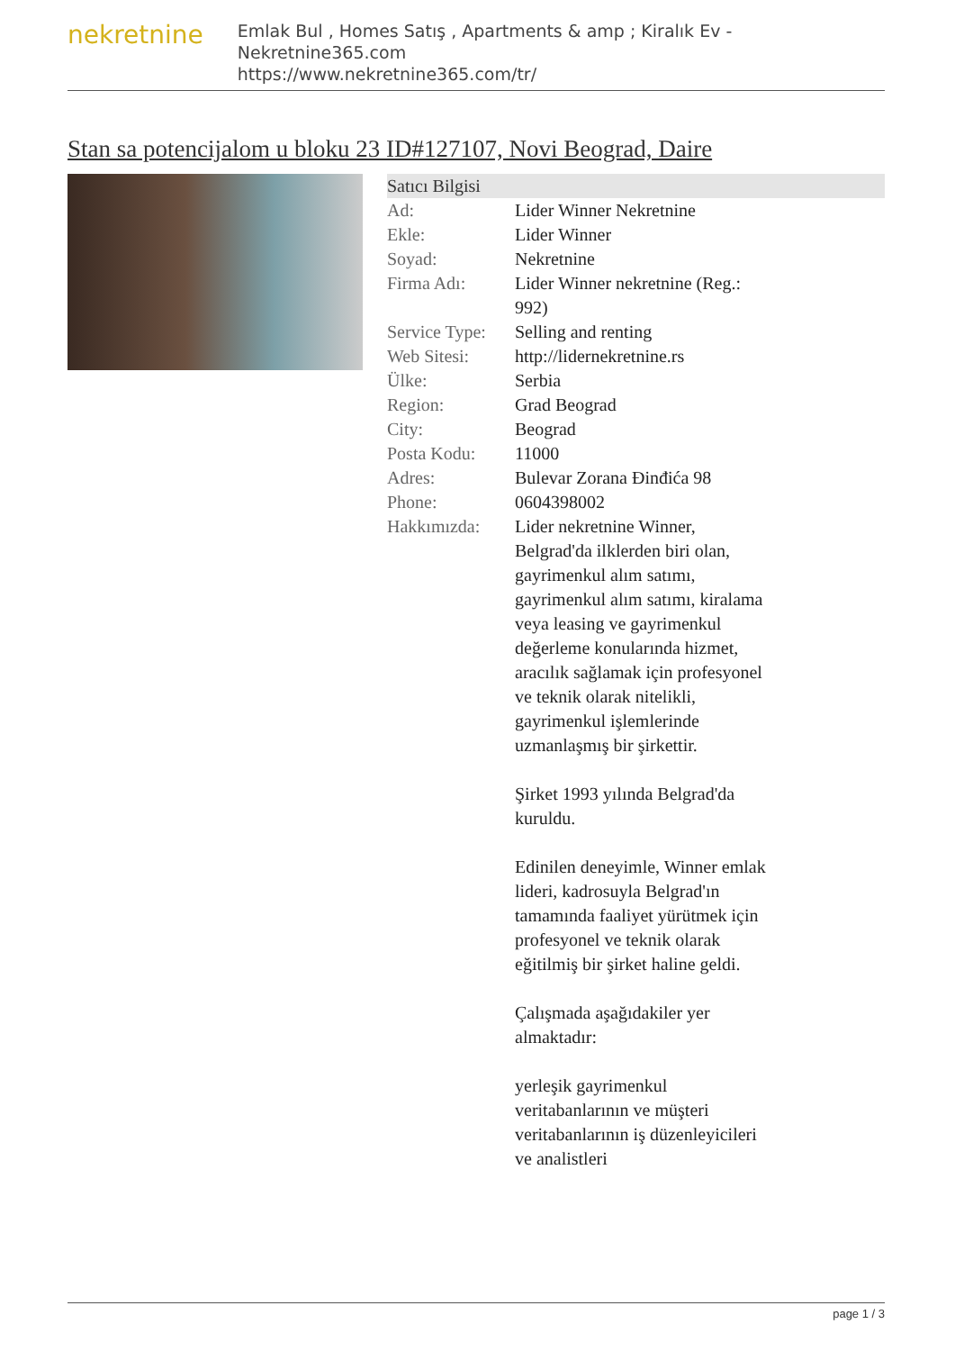nekretnine
Emlak Bul , Homes Satış , Apartments & amp ; Kiralık Ev - Nekretnine365.com
https://www.nekretnine365.com/tr/
Stan sa potencijalom u bloku 23 ID#127107, Novi Beograd, Daire
Satıcı Bilgisi
| Ad: | Lider Winner Nekretnine |
| Ekle: | Lider Winner |
| Soyad: | Nekretnine |
| Firma Adı: | Lider Winner nekretnine (Reg.: 992) |
| Service Type: | Selling and renting |
| Web Sitesi: | http://lidernekretnine.rs |
| Ülke: | Serbia |
| Region: | Grad Beograd |
| City: | Beograd |
| Posta Kodu: | 11000 |
| Adres: | Bulevar Zorana Đinđića 98 |
| Phone: | 0604398002 |
| Hakkımızda: | Lider nekretnine Winner, Belgrad'da ilklerden biri olan, gayrimenkul alım satımı, gayrimenkul alım satımı, kiralama veya leasing ve gayrimenkul değerleme konularında hizmet, aracılık sağlamak için profesyonel ve teknik olarak nitelikli, gayrimenkul işlemlerinde uzmanlaşmış bir şirkettir. Şirket 1993 yılında Belgrad'da kuruldu. Edinilen deneyimle, Winner emlak lideri, kadrosuyla Belgrad'ın tamamında faaliyet yürütmek için profesyonel ve teknik olarak eğitilmiş bir şirket haline geldi. Çalışmada aşağıdakiler yer almaktadır: yerleşik gayrimenkul veritabanlarının ve müşteri veritabanlarının iş düzenleyicileri ve analistleri |
page 1 / 3